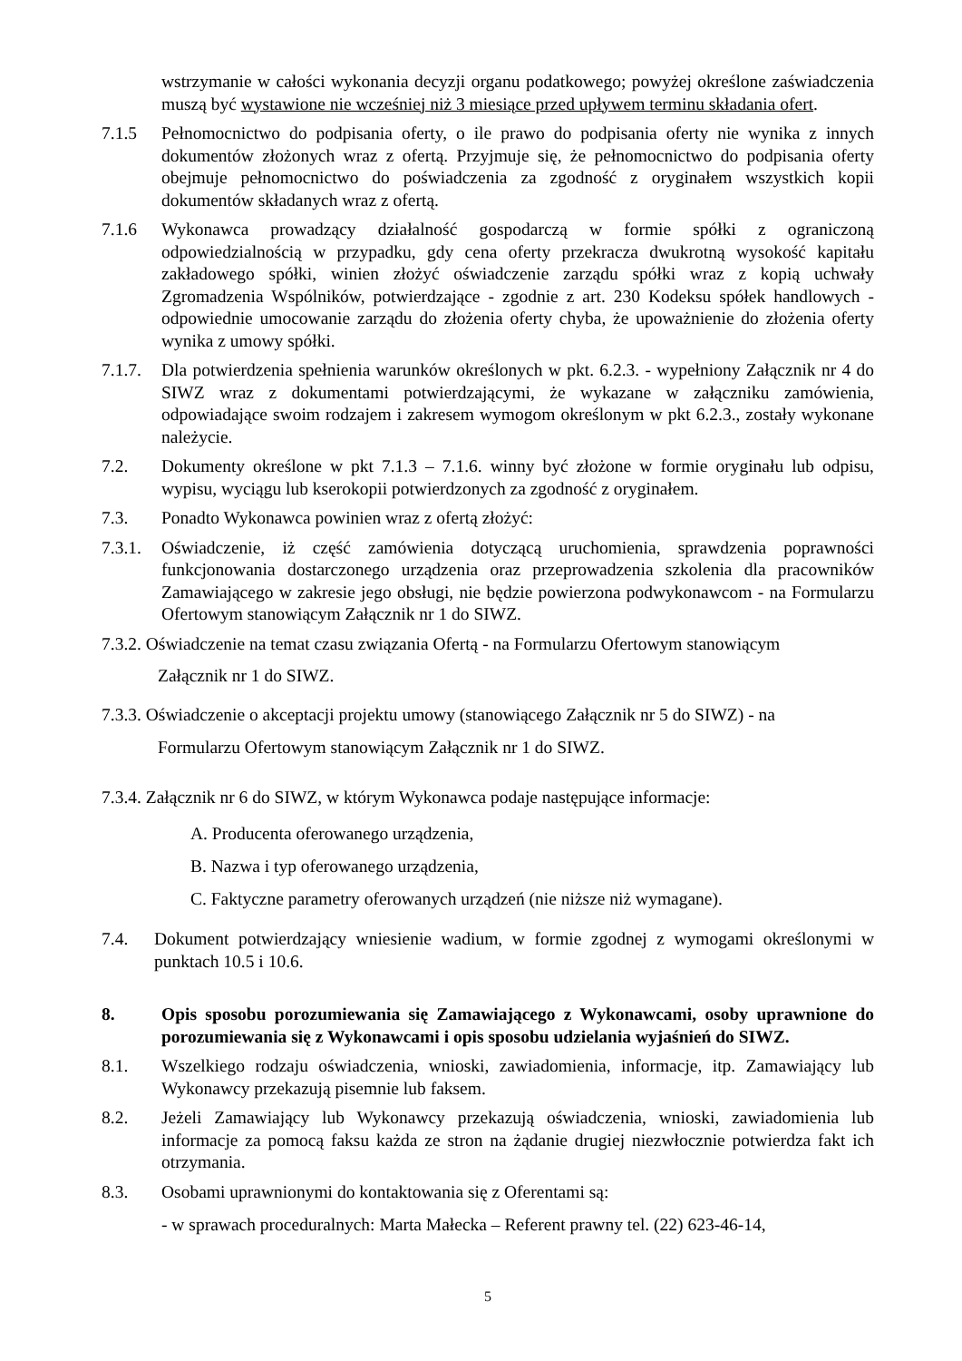wstrzymanie w całości wykonania decyzji organu podatkowego; powyżej określone zaświadczenia muszą być wystawione nie wcześniej niż 3 miesiące przed upływem terminu składania ofert.
7.1.5 Pełnomocnictwo do podpisania oferty, o ile prawo do podpisania oferty nie wynika z innych dokumentów złożonych wraz z ofertą. Przyjmuje się, że pełnomocnictwo do podpisania oferty obejmuje pełnomocnictwo do poświadczenia za zgodność z oryginałem wszystkich kopii dokumentów składanych wraz z ofertą.
7.1.6 Wykonawca prowadzący działalność gospodarczą w formie spółki z ograniczoną odpowiedzialnością w przypadku, gdy cena oferty przekracza dwukrotną wysokość kapitału zakładowego spółki, winien złożyć oświadczenie zarządu spółki wraz z kopią uchwały Zgromadzenia Wspólników, potwierdzające - zgodnie z art. 230 Kodeksu spółek handlowych - odpowiednie umocowanie zarządu do złożenia oferty chyba, że upoważnienie do złożenia oferty wynika z umowy spółki.
7.1.7. Dla potwierdzenia spełnienia warunków określonych w pkt. 6.2.3. - wypełniony Załącznik nr 4 do SIWZ wraz z dokumentami potwierdzającymi, że wykazane w załączniku zamówienia, odpowiadające swoim rodzajem i zakresem wymogom określonym w pkt 6.2.3., zostały wykonane należycie.
7.2. Dokumenty określone w pkt 7.1.3 – 7.1.6. winny być złożone w formie oryginału lub odpisu, wypisu, wyciągu lub kserokopii potwierdzonych za zgodność z oryginałem.
7.3. Ponadto Wykonawca powinien wraz z ofertą złożyć:
7.3.1. Oświadczenie, iż część zamówienia dotyczącą uruchomienia, sprawdzenia poprawności funkcjonowania dostarczonego urządzenia oraz przeprowadzenia szkolenia dla pracowników Zamawiającego w zakresie jego obsługi, nie będzie powierzona podwykonawcom - na Formularzu Ofertowym stanowiącym Załącznik nr 1 do SIWZ.
7.3.2. Oświadczenie na temat czasu związania Ofertą - na Formularzu Ofertowym stanowiącym
Załącznik nr 1 do SIWZ.
7.3.3. Oświadczenie o akceptacji projektu umowy (stanowiącego Załącznik nr 5 do SIWZ) - na
Formularzu Ofertowym stanowiącym Załącznik nr 1 do SIWZ.
7.3.4. Załącznik nr 6 do SIWZ, w którym Wykonawca podaje następujące informacje:
A. Producenta oferowanego urządzenia,
B. Nazwa i typ oferowanego urządzenia,
C. Faktyczne parametry oferowanych urządzeń (nie niższe niż wymagane).
7.4. Dokument potwierdzający wniesienie wadium, w formie zgodnej z wymogami określonymi w punktach 10.5 i 10.6.
8. Opis sposobu porozumiewania się Zamawiającego z Wykonawcami, osoby uprawnione do porozumiewania się z Wykonawcami i opis sposobu udzielania wyjaśnień do SIWZ.
8.1. Wszelkiego rodzaju oświadczenia, wnioski, zawiadomienia, informacje, itp. Zamawiający lub Wykonawcy przekazują pisemnie lub faksem.
8.2. Jeżeli Zamawiający lub Wykonawcy przekazują oświadczenia, wnioski, zawiadomienia lub informacje za pomocą faksu każda ze stron na żądanie drugiej niezwłocznie potwierdza fakt ich otrzymania.
8.3. Osobami uprawnionymi do kontaktowania się z Oferentami są:
- w sprawach proceduralnych: Marta Małecka – Referent prawny tel. (22) 623-46-14,
5